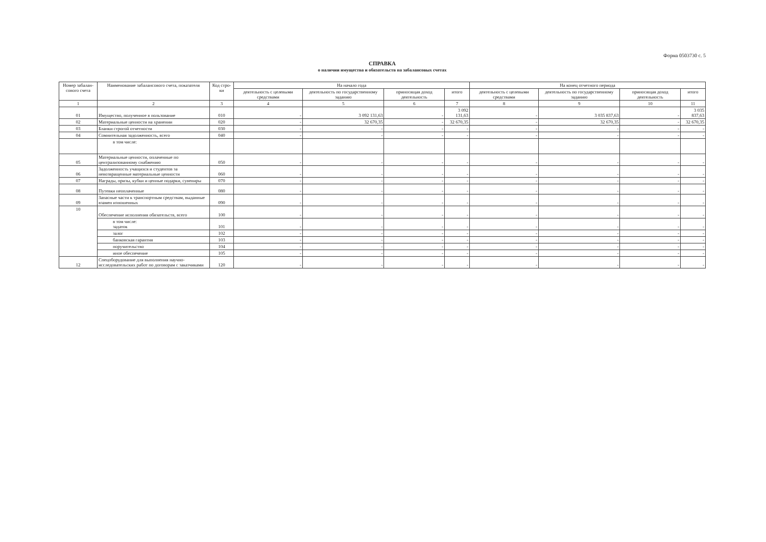Форма 0503730 с. 5
СПРАВКА
о наличии имущества и обязательств на забалансовых счетах
| Номер забалан-сового счета | Наименование забалансового счета, показателя | Код стро-ки | На начало года | | | | На конец отчетного периода | | | |
| --- | --- | --- | --- | --- | --- | --- | --- | --- | --- | --- |
| | | | деятельность с целевыми средствами | деятельность по государственному заданию | приносящая доход деятельность | итого | деятельность с целевыми средствами | деятельность по государственному заданию | приносящая доход деятельность | итого |
| 1 | 2 | 3 | 4 | 5 | 6 | 7 | 8 | 9 | 10 | 11 |
| 01 | Имущество, полученное в пользование | 010 | - | 3 092 131,63 | - | 3 092 131,63 | - | 3 035 837,63 | - | 3 035 837,63 |
| 02 | Материальные ценности на хранении | 020 | - | 32 670,35 | - | 32 670,35 | - | 32 670,35 | - | 32 670,35 |
| 03 | Бланки строгой отчетности | 030 | - | - | - | - | - | - | - | - |
| 04 | Сомнительная задолженность, всего | 040 | - | - | - | - | - | - | - | - |
| | в том числе: | | | | | | | | | |
| 05 | Материальные ценности, оплаченные по централизованному снабжению | 050 | - | - | - | - | - | - | - | - |
| 06 | Задолженность учащихся и студентов за невозвращенные материальные ценности | 060 | - | - | - | - | - | - | - | - |
| 07 | Награды, призы, кубки и ценные подарки, сувениры | 070 | - | - | - | - | - | - | - | - |
| 08 | Путевки неоплаченные | 080 | - | - | - | - | - | - | - | - |
| 09 | Запасные части к транспортным средствам, выданные взамен изношенных | 090 | - | - | - | - | - | - | - | - |
| 10 | Обеспечение исполнения обязательств, всего | 100 | - | - | - | - | - | - | - | - |
| | в том числе: задаток | 101 | - | - | - | - | - | - | - | - |
| | залог | 102 | - | - | - | - | - | - | - | - |
| | банковская гарантия | 103 | - | - | - | - | - | - | - | - |
| | поручительство | 104 | - | - | - | - | - | - | - | - |
| | иное обеспечение | 105 | - | - | - | - | - | - | - | - |
| 12 | Спецоборудование для выполнения научно-исследовательских работ по договорам с заказчиками | 120 | - | - | - | - | - | - | - | - |